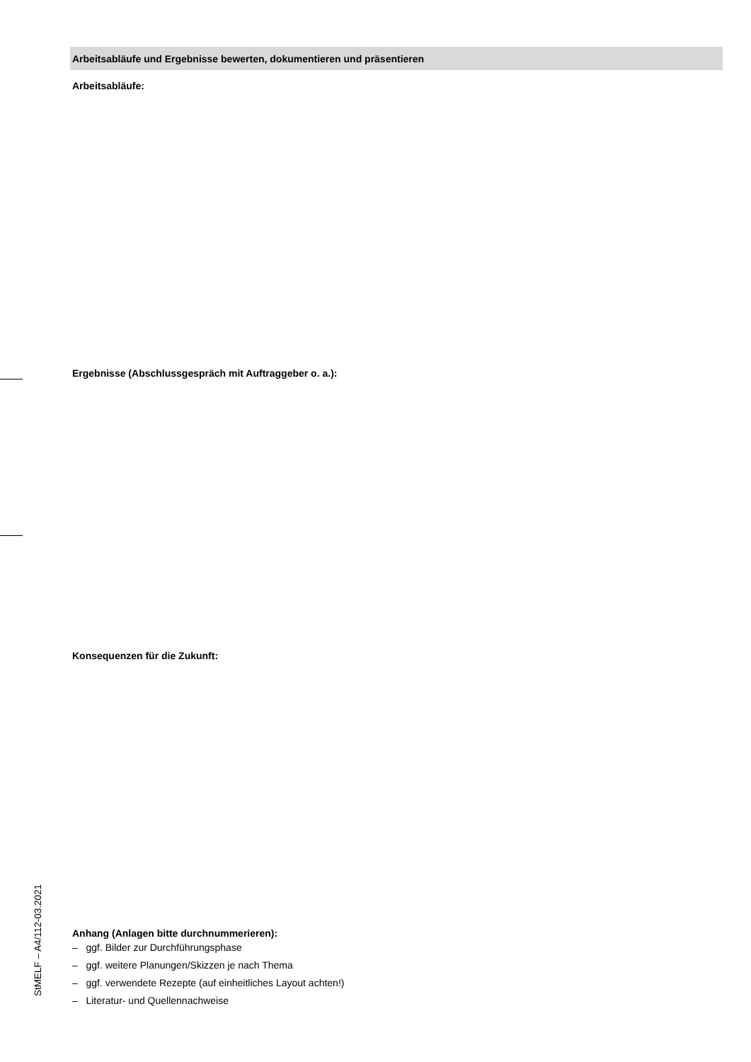Arbeitsabläufe und Ergebnisse bewerten, dokumentieren und präsentieren
Arbeitsabläufe:
Ergebnisse (Abschlussgespräch mit Auftraggeber o. a.):
Konsequenzen für die Zukunft:
Anhang (Anlagen bitte durchnummerieren):
– ggf. Bilder zur Durchführungsphase
– ggf. weitere Planungen/Skizzen je nach Thema
– ggf. verwendete Rezepte (auf einheitliches Layout achten!)
– Literatur- und Quellennachweise
StMELF – A4/112-03.2021